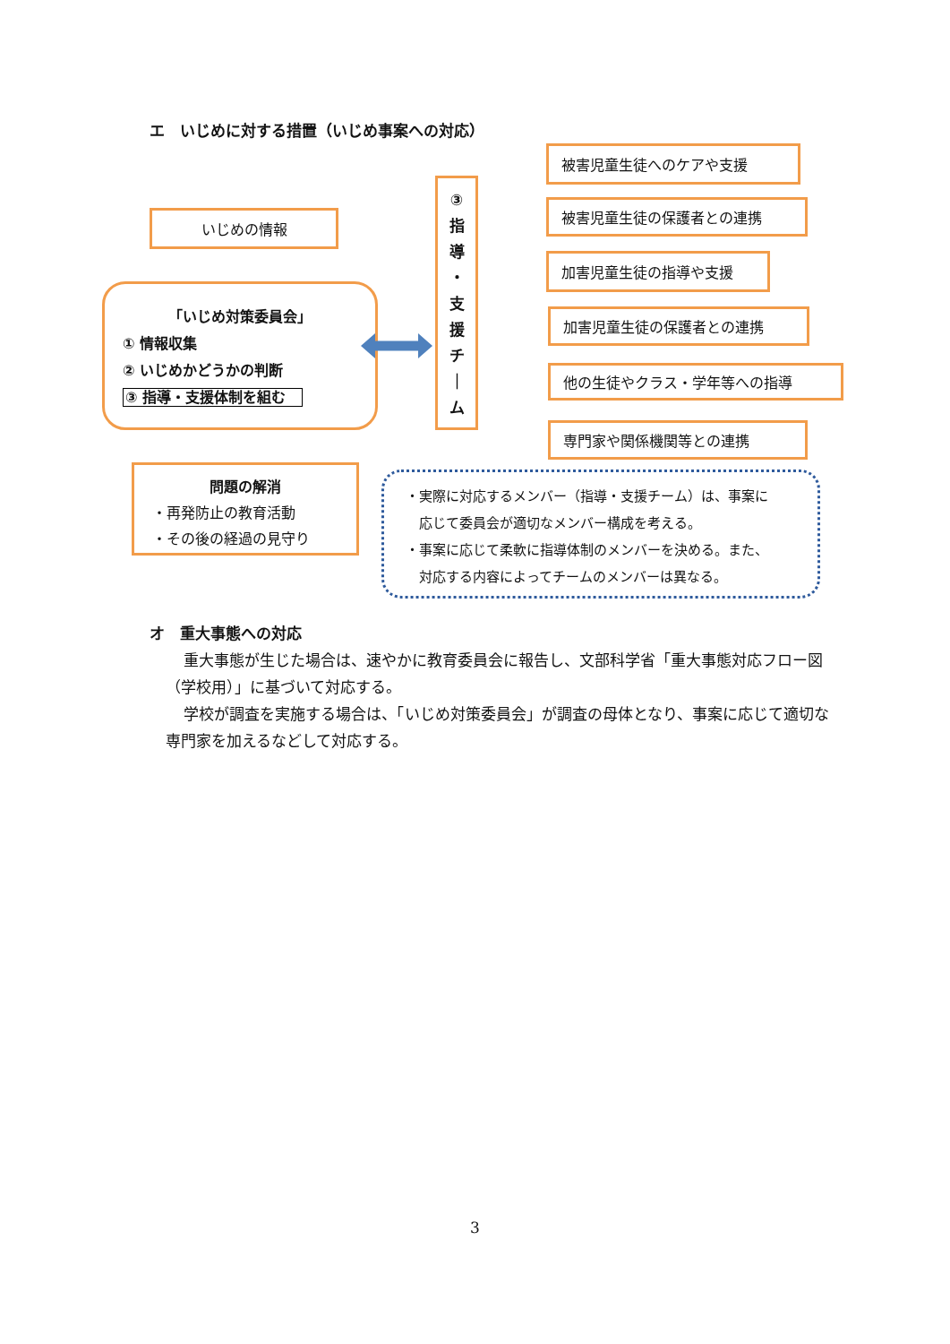エ　いじめに対する措置（いじめ事案への対応）
いじめの情報
「いじめ対策委員会」
① 情報収集
② いじめかどうかの判断
③ 指導・支援体制を組む
③
指
導
・
支
援
チ
｜
ム
被害児童生徒へのケアや支援
被害児童生徒の保護者との連携
加害児童生徒の指導や支援
加害児童生徒の保護者との連携
他の生徒やクラス・学年等への指導
専門家や関係機関等との連携
問題の解消
・再発防止の教育活動
・その後の経過の見守り
・実際に対応するメンバー（指導・支援チーム）は、事案に
　応じて委員会が適切なメンバー構成を考える。
・事案に応じて柔軟に指導体制のメンバーを決める。また、
　対応する内容によってチームのメンバーは異なる。
オ　重大事態への対応
重大事態が生じた場合は、速やかに教育委員会に報告し、文部科学省「重大事態対応フロー図（学校用）」に基づいて対応する。
学校が調査を実施する場合は、「いじめ対策委員会」が調査の母体となり、事案に応じて適切な専門家を加えるなどして対応する。
3